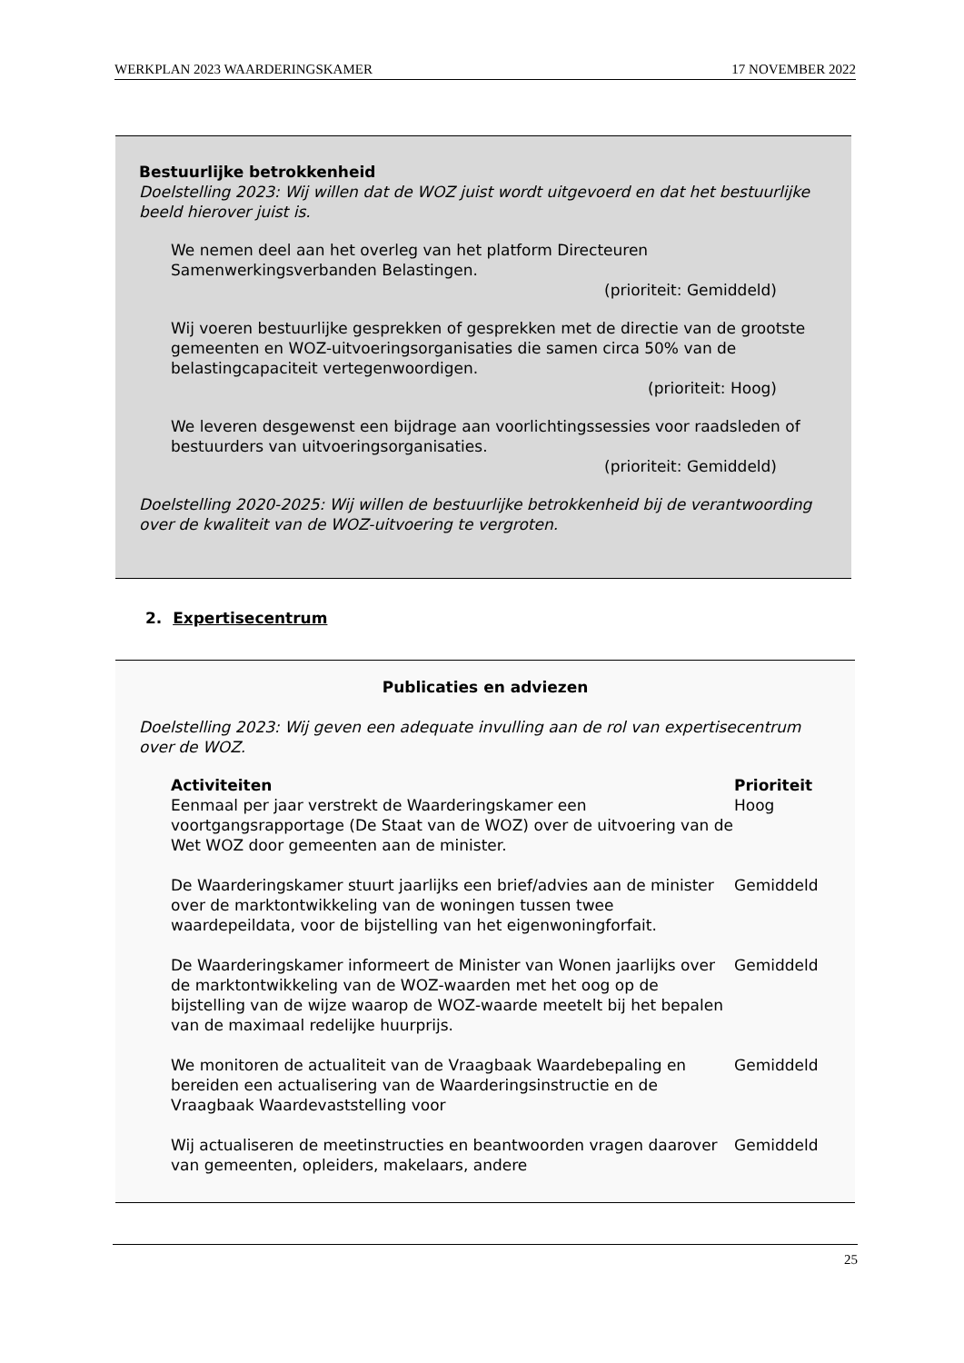WERKPLAN 2023 WAARDERINGSKAMER 17 NOVEMBER 2022
Bestuurlijke betrokkenheid
Doelstelling 2023: Wij willen dat de WOZ juist wordt uitgevoerd en dat het bestuurlijke beeld hierover juist is.
We nemen deel aan het overleg van het platform Directeuren Samenwerkingsverbanden Belastingen.
(prioriteit: Gemiddeld)
Wij voeren bestuurlijke gesprekken of gesprekken met de directie van de grootste gemeenten en WOZ-uitvoeringsorganisaties die samen circa 50% van de belastingcapaciteit vertegenwoordigen.
(prioriteit: Hoog)
We leveren desgewenst een bijdrage aan voorlichtingssessies voor raadsleden of bestuurders van uitvoeringsorganisaties.
(prioriteit: Gemiddeld)
Doelstelling 2020-2025: Wij willen de bestuurlijke betrokkenheid bij de verantwoording over de kwaliteit van de WOZ-uitvoering te vergroten.
2. Expertisecentrum
Publicaties en adviezen
Doelstelling 2023: Wij geven een adequate invulling aan de rol van expertisecentrum over de WOZ.
| Activiteiten | Prioriteit |
| --- | --- |
| Eenmaal per jaar verstrekt de Waarderingskamer een voortgangsrapportage (De Staat van de WOZ) over de uitvoering van de Wet WOZ door gemeenten aan de minister. | Hoog |
| De Waarderingskamer stuurt jaarlijks een brief/advies aan de minister over de marktontwikkeling van de woningen tussen twee waardepeildata, voor de bijstelling van het eigenwoningforfait. | Gemiddeld |
| De Waarderingskamer informeert de Minister van Wonen jaarlijks over de marktontwikkeling van de WOZ-waarden met het oog op de bijstelling van de wijze waarop de WOZ-waarde meetelt bij het bepalen van de maximaal redelijke huurprijs. | Gemiddeld |
| We monitoren de actualiteit van de Vraagbaak Waardebepaling en bereiden een actualisering van de Waarderingsinstructie en de Vraagbaak Waardevaststelling voor | Gemiddeld |
| Wij actualiseren de meetinstructies en beantwoorden vragen daarover van gemeenten, opleiders, makelaars, andere | Gemiddeld |
25